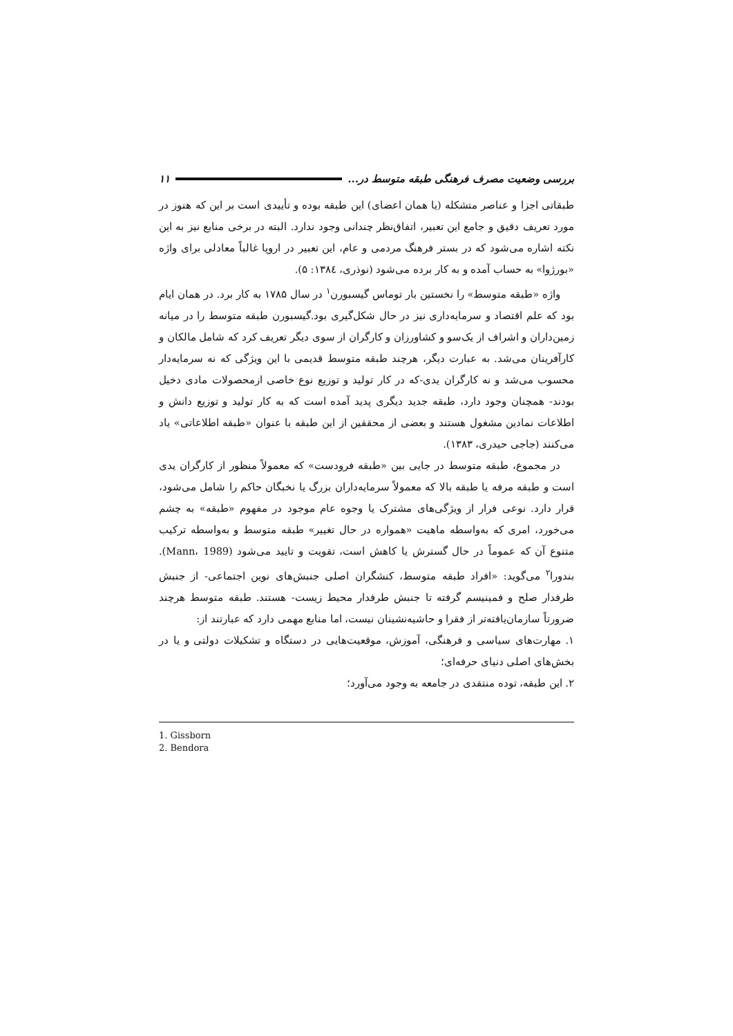بررسی وضعیت مصرف فرهنگی طبقه متوسط در... ۱۱
طبقاتی اجزا و عناصر متشکله (یا همان اعضای) این طبقه بوده و تأییدی است بر این که هنوز در مورد تعریف دقیق و جامع این تعبیر، اتفاق‌نظر چندانی وجود ندارد. البته در برخی منابع نیز به این نکته اشاره می‌شود که در بستر فرهنگ مردمی و عام، این تعبیر در اروپا غالباً معادلی برای واژه «بورژوا» به حساب آمده و به کار برده می‌شود (نوذری، ۱۳۸٤: ۵).
واژه «طبقه متوسط» را نخستین بار توماس گیسبورن<sup>۱</sup> در سال ۱۷۸۵ به کار برد. در همان ایام بود که علم اقتصاد و سرمایه‌داری نیز در حال شکل‌گیری بود.گیسبورن طبقه متوسط را در میانه زمین‌داران و اشراف از یک‌سو و کشاورزان و کارگران از سوی دیگر تعریف کرد که شامل مالکان و کارآفرینان می‌شد. به عبارت دیگر، هرچند طبقه متوسط قدیمی با این ویژگی که نه سرمایه‌دار محسوب می‌شد و نه کارگران یدی-که در کار تولید و توزیع نوع خاصی ازمحصولات مادی دخیل بودند- همچنان وجود دارد، طبقه جدید دیگری پدید آمده است که به کار تولید و توزیع دانش و اطلاعات نمادین مشغول هستند و بعضی از محققین از این طبقه با عنوان «طبقه اطلاعاتی» یاد می‌کنند (جاجی حیدری، ۱۳۸۳).
در مجموع، طبقه متوسط در جایی بین «طبقه فرودست» که معمولاً منظور از کارگران یدی است و طبقه مرفه یا طبقه بالا که معمولاً سرمایه‌داران بزرگ یا نخبگان حاکم را شامل می‌شود، قرار دارد. نوعی فرار از ویژگی‌های مشترک یا وجوه عام موجود در مفهوم «طبقه» به چشم می‌خورد، امری که به‌واسطه ماهیت «همواره در حال تغییر» طبقه متوسط و به‌واسطه ترکیب متنوع آن که عموماً در حال گسترش یا کاهش است، تقویت و تایید می‌شود (Mann، 1989). بندورا<sup>۲</sup> می‌گوید: «افراد طبقه متوسط، کنشگران اصلی جنبش‌های نوین اجتماعی- از جنبش طرفدار صلح و فمینیسم گرفته تا جنبش طرفدار محیط زیست- هستند. طبقه متوسط هرچند ضرورتاً سازمان‌یافته‌تر از فقرا و حاشیه‌نشینان نیست، اما منابع مهمی دارد که عبارتند از:
۱. مهارت‌های سیاسی و فرهنگی، آموزش، موقعیت‌هایی در دستگاه و تشکیلات دولتی و یا در بخش‌های اصلی دنیای حرفه‌ای؛
۲. این طبقه، توده منتقدی در جامعه به وجود می‌آورد؛
1. Gissborn
2. Bendora